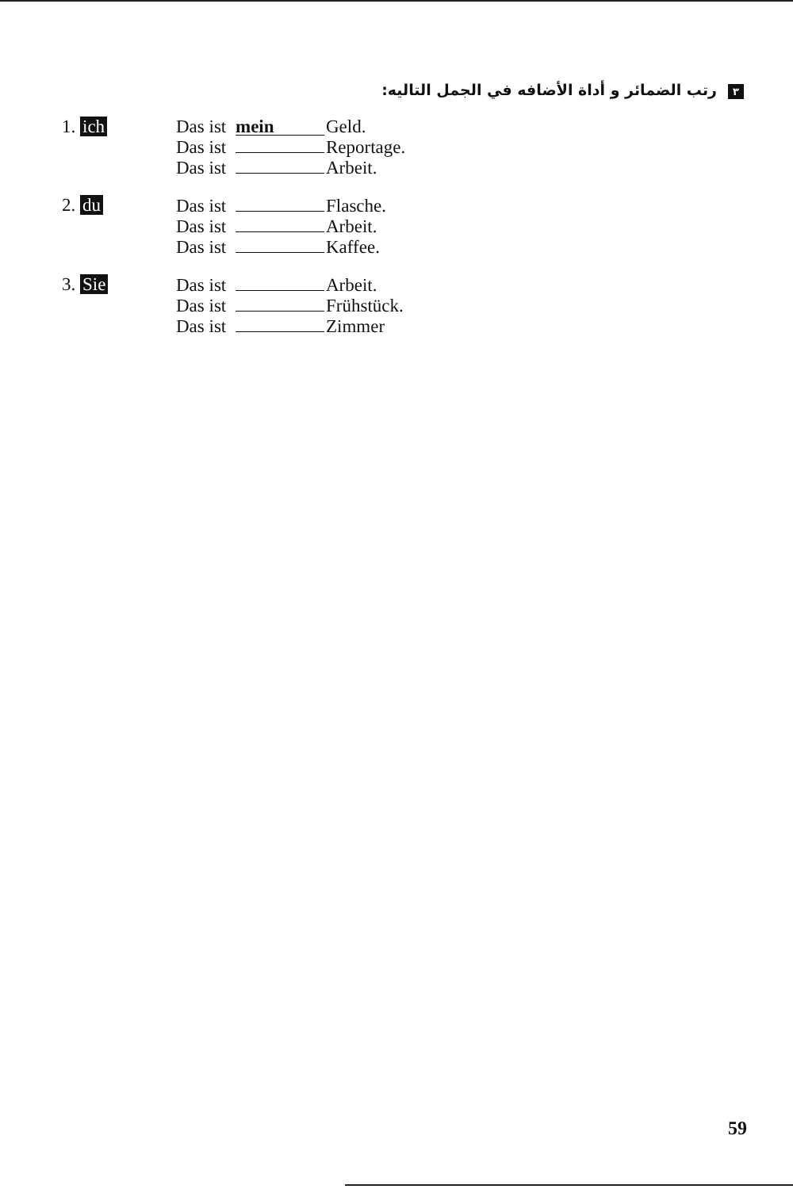٣ رتب الضمائر و أداة الأضافه في الجمل التاليه:
1. ich Das ist mein Geld.
Das ist Reportage.
Das ist Arbeit.
2. du Das ist Flasche.
Das ist Arbeit.
Das ist Kaffee.
3. Sie Das ist Arbeit.
Das ist Frühstück.
Das ist Zimmer
59